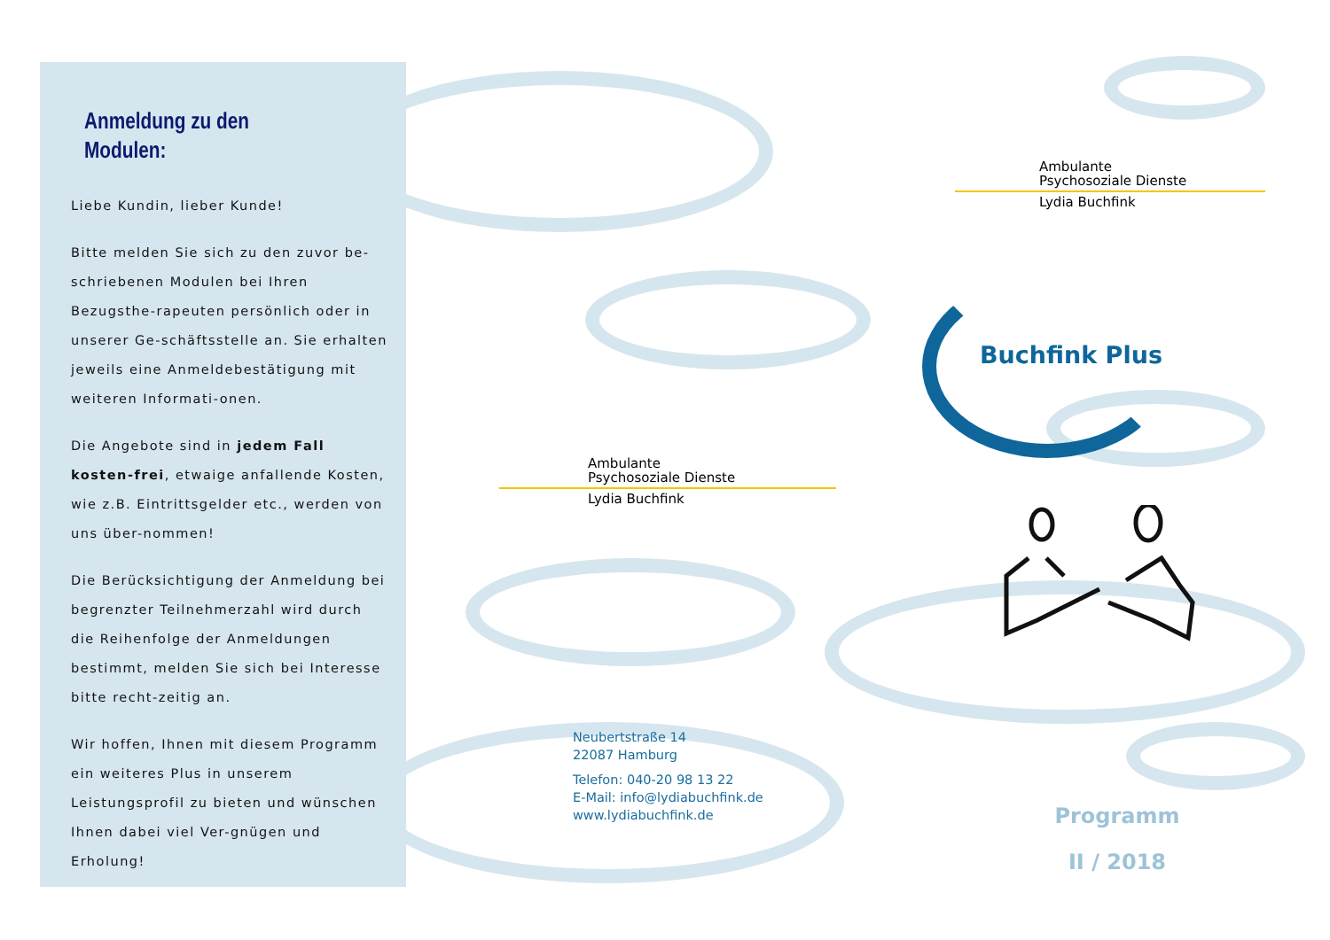Anmeldung zu den Modulen:
Liebe Kundin, lieber Kunde!
Bitte melden Sie sich zu den zuvor be-schriebenen Modulen bei Ihren Bezugsthe-rapeuten persönlich oder in unserer Ge-schäftsstelle an. Sie erhalten jeweils eine Anmeldebestätigung mit weiteren Informati-onen.
Die Angebote sind in jedem Fall kosten-frei, etwaige anfallende Kosten, wie z.B. Eintrittsgelder etc., werden von uns über-nommen!
Die Berücksichtigung der Anmeldung bei begrenzter Teilnehmerzahl wird durch die Reihenfolge der Anmeldungen bestimmt, melden Sie sich bei Interesse bitte recht-zeitig an.
Wir hoffen, Ihnen mit diesem Programm ein weiteres Plus in unserem Leistungsprofil zu bieten und wünschen Ihnen dabei viel Ver-gnügen und Erholung!
Ambulante
Psychosoziale Dienste
Lydia Buchfink
Neubertstraße 14
22087 Hamburg
Telefon: 040-20 98 13 22
E-Mail: info@lydiabuchfink.de
www.lydiabuchfink.de
Ambulante
Psychosoziale Dienste
Lydia Buchfink
Buchfink Plus
Programm
II / 2018